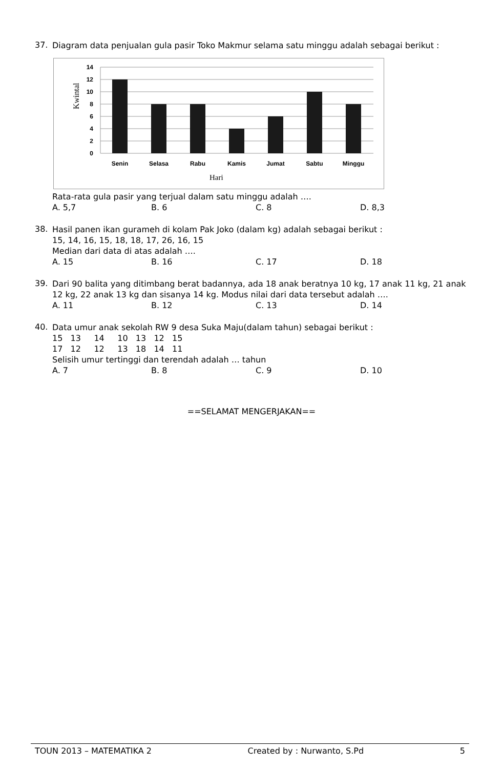37.
Diagram data penjualan gula pasir Toko Makmur selama satu minggu adalah sebagai berikut :
14
12
10
8
6
4
2
0
Senin
Selasa
Rabu
Kamis
Jumat
Sabtu
Minggu
Hari
Kwintal
Rata-rata gula pasir yang terjual dalam satu minggu adalah ….
A. 5,7 B. 6 C. 8 D. 8,3
38.
Hasil panen ikan gurameh di kolam Pak Joko (dalam kg) adalah sebagai berikut :
15, 14, 16, 15, 18, 18, 17, 26, 16, 15
Median dari data di atas adalah ….
A. 15 B. 16 C. 17 D. 18
39.
Dari 90 balita yang ditimbang berat badannya, ada 18 anak beratnya 10 kg, 17 anak 11 kg, 21 anak 12 kg, 22 anak 13 kg dan sisanya 14 kg. Modus nilai dari data tersebut adalah ….
A. 11 B. 12 C. 13 D. 14
40.
Data umur anak sekolah RW 9 desa Suka Maju(dalam tahun) sebagai berikut :
15 13 14 10 13 12 15
17 12 12 13 18 14 11
Selisih umur tertinggi dan terendah adalah … tahun
A. 7 B. 8 C. 9 D. 10
==SELAMAT MENGERJAKAN==
TOUN 2013 – MATEMATIKA 2 Created by : Nurwanto, S.Pd 5